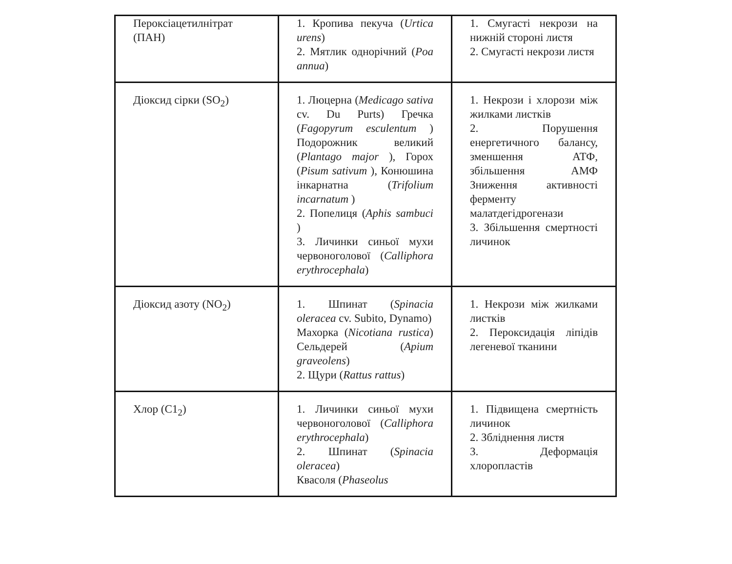| Пероксіацетилнітрат (ПАН) | 1. Кропива пекуча ( Urtica urens ) 2. Мятлик однорічний ( Poa annua ) | 1. Смугасті некрози на нижній стороні листя 2. Смугасті некрози листя |
| Діоксид сірки (SO<sub>2</sub>) | 1. Люцерна ( Medicago sativa cv. Du Purts) Гречка ( Fagopyrum esculentum ) Подорожник великий ( Plantago major ), Горох ( Pisum sativum ), Конюшина інкарнатна ( Trifolium incarnatum ) 2. Попелиця ( Aphis sambuci ) 3. Личинки синьої мухи червоноголової ( Calliphora erythrocephala ) | 1. Некрози і хлорози між жилками листків 2. Порушення енергетичного балансу, зменшення АТФ, збільшення АМФ Зниження активності ферменту малатдегідрогенази 3. Збільшення смертності личинок |
| Діоксид азоту (NO<sub>2</sub>) | 1. Шпинат ( Spinacia oleracea cv. Subito, Dynamo) Махорка ( Nicotiana rustica ) Сельдерей ( Apium graveolens ) 2. Щури ( Rattus rattus ) | 1. Некрози між жилками листків 2. Пероксидація ліпідів легеневої тканини |
| Хлор (C1<sub>2</sub>) | 1. Личинки синьої мухи червоноголової ( Calliphora erythrocephala ) 2. Шпинат ( Spinacia oleracea ) Квасоля ( Phaseolus | 1. Підвищена смертність личинок 2. Збліднення листя 3. Деформація хлоропластів |